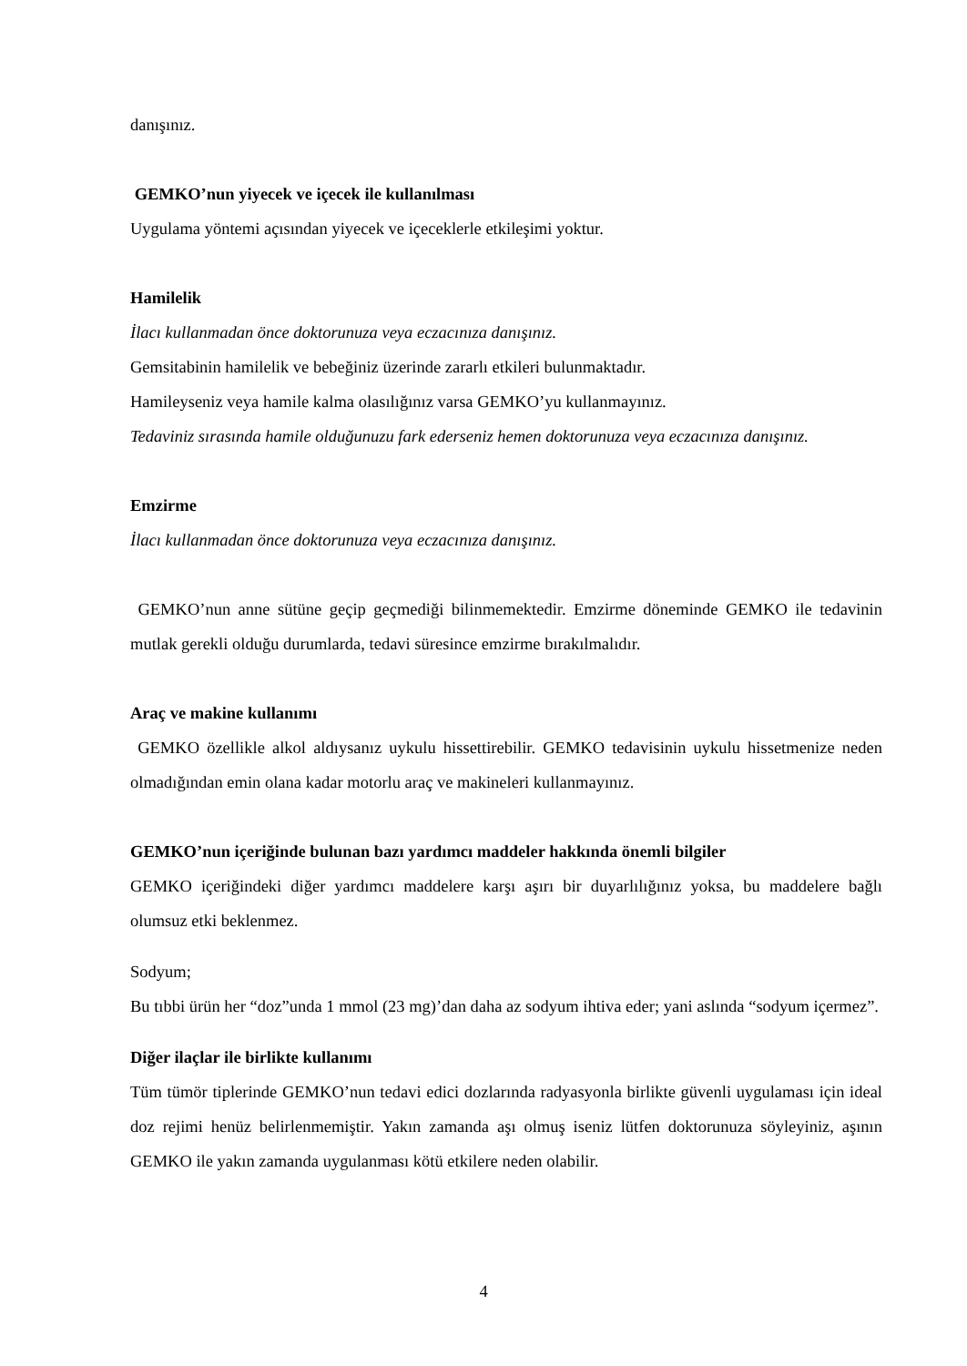danışınız.
GEMKO’nun yiyecek ve içecek ile kullanılması
Uygulama yöntemi açısından yiyecek ve içeceklerle etkileşimi yoktur.
Hamilelik
İlacı kullanmadan önce doktorunuza veya eczacınıza danışınız.
Gemsitabinin hamilelik ve bebeğiniz üzerinde zararlı etkileri bulunmaktadır.
Hamileyseniz veya hamile kalma olasılığınız varsa GEMKO’yu kullanmayınız.
Tedaviniz sırasında hamile olduğunuzu fark ederseniz hemen doktorunuza veya eczacınıza danışınız.
Emzirme
İlacı kullanmadan önce doktorunuza veya eczacınıza danışınız.
GEMKO’nun anne sütüne geçip geçmediği bilinmemektedir. Emzirme döneminde GEMKO ile tedavinin mutlak gerekli olduğu durumlarda, tedavi süresince emzirme bırakılmalıdır.
Araç ve makine kullanımı
GEMKO özellikle alkol aldıysanız uykulu hissettirebilir. GEMKO tedavisinin uykulu hissetmenize neden olmadığından emin olana kadar motorlu araç ve makineleri kullanmayınız.
GEMKO’nun içeriğinde bulunan bazı yardımcı maddeler hakkında önemli bilgiler
GEMKO içeriğindeki diğer yardımcı maddelere karşı aşırı bir duyarlılığınız yoksa, bu maddelere bağlı olumsuz etki beklenmez.
Sodyum;
Bu tıbbi ürün her “doz”unda 1 mmol (23 mg)’dan daha az sodyum ihtiva eder; yani aslında “sodyum içermez”.
Diğer ilaçlar ile birlikte kullanımı
Tüm tümör tiplerinde GEMKO’nun tedavi edici dozlarında radyasyonla birlikte güvenli uygulaması için ideal doz rejimi henüz belirlenmemiştir. Yakın zamanda aşı olmuş iseniz lütfen doktorunuza söyleyiniz, aşının GEMKO ile yakın zamanda uygulanması kötü etkilere neden olabilir.
4